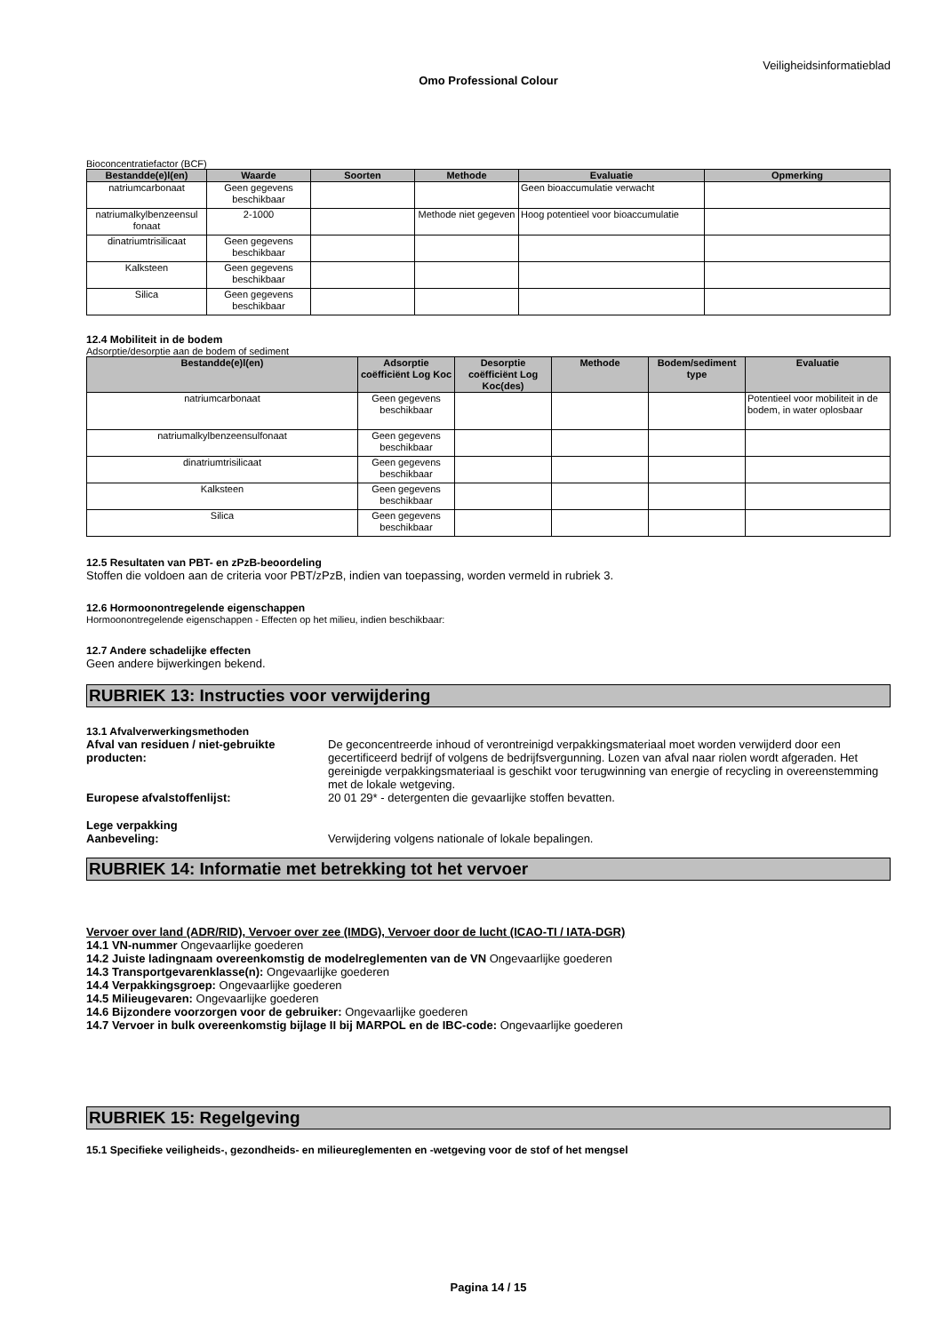Veiligheidsinformatieblad
Omo Professional Colour
Bioconcentratiefactor (BCF)
| Bestandde(e)l(en) | Waarde | Soorten | Methode | Evaluatie | Opmerking |
| --- | --- | --- | --- | --- | --- |
| natriumcarbonaat | Geen gegevens beschikbaar | | | Geen bioaccumulatie verwacht | |
| natriumalkylbenzeensul fonaat | 2-1000 | | Methode niet gegeven | Hoog potentieel voor bioaccumulatie | |
| dinatriumtrisilicaat | Geen gegevens beschikbaar | | | | |
| Kalksteen | Geen gegevens beschikbaar | | | | |
| Silica | Geen gegevens beschikbaar | | | | |
12.4 Mobiliteit in de bodem
Adsorptie/desorptie aan de bodem of sediment
| Bestandde(e)l(en) | Adsorptie coëfficiënt Log Koc | Desorptie coëfficiënt Log Koc(des) | Methode | Bodem/sediment type | Evaluatie |
| --- | --- | --- | --- | --- | --- |
| natriumcarbonaat | Geen gegevens beschikbaar | | | | Potentieel voor mobiliteit in de bodem, in water oplosbaar |
| natriumalkylbenzeensulfonaat | Geen gegevens beschikbaar | | | | |
| dinatriumtrisilicaat | Geen gegevens beschikbaar | | | | |
| Kalksteen | Geen gegevens beschikbaar | | | | |
| Silica | Geen gegevens beschikbaar | | | | |
12.5 Resultaten van PBT- en zPzB-beoordeling
Stoffen die voldoen aan de criteria voor PBT/zPzB, indien van toepassing, worden vermeld in rubriek 3.
12.6 Hormoonontregelende eigenschappen
Hormoonontregelende eigenschappen - Effecten op het milieu, indien beschikbaar:
12.7 Andere schadelijke effecten
Geen andere bijwerkingen bekend.
RUBRIEK 13: Instructies voor verwijdering
13.1 Afvalverwerkingsmethoden
Afval van residuen / niet-gebruikte producten:
De geconcentreerde inhoud of verontreinigd verpakkingsmateriaal moet worden verwijderd door een gecertificeerd bedrijf of volgens de bedrijfsvergunning. Lozen van afval naar riolen wordt afgeraden. Het gereinigde verpakkingsmateriaal is geschikt voor terugwinning van energie of recycling in overeenstemming met de lokale wetgeving.
Europese afvalstoffenlijst: 20 01 29* - detergenten die gevaarlijke stoffen bevatten.
Lege verpakking
Aanbeveling:
Verwijdering volgens nationale of lokale bepalingen.
RUBRIEK 14: Informatie met betrekking tot het vervoer
Vervoer over land (ADR/RID), Vervoer over zee (IMDG), Vervoer door de lucht (ICAO-TI / IATA-DGR)
14.1 VN-nummer Ongevaarlijke goederen
14.2 Juiste ladingnaam overeenkomstig de modelreglementen van de VN Ongevaarlijke goederen
14.3 Transportgevarenklasse(n): Ongevaarlijke goederen
14.4 Verpakkingsgroep: Ongevaarlijke goederen
14.5 Milieugevaren: Ongevaarlijke goederen
14.6 Bijzondere voorzorgen voor de gebruiker: Ongevaarlijke goederen
14.7 Vervoer in bulk overeenkomstig bijlage II bij MARPOL en de IBC-code: Ongevaarlijke goederen
RUBRIEK 15: Regelgeving
15.1 Specifieke veiligheids-, gezondheids- en milieureglementen en -wetgeving voor de stof of het mengsel
Pagina 14 / 15